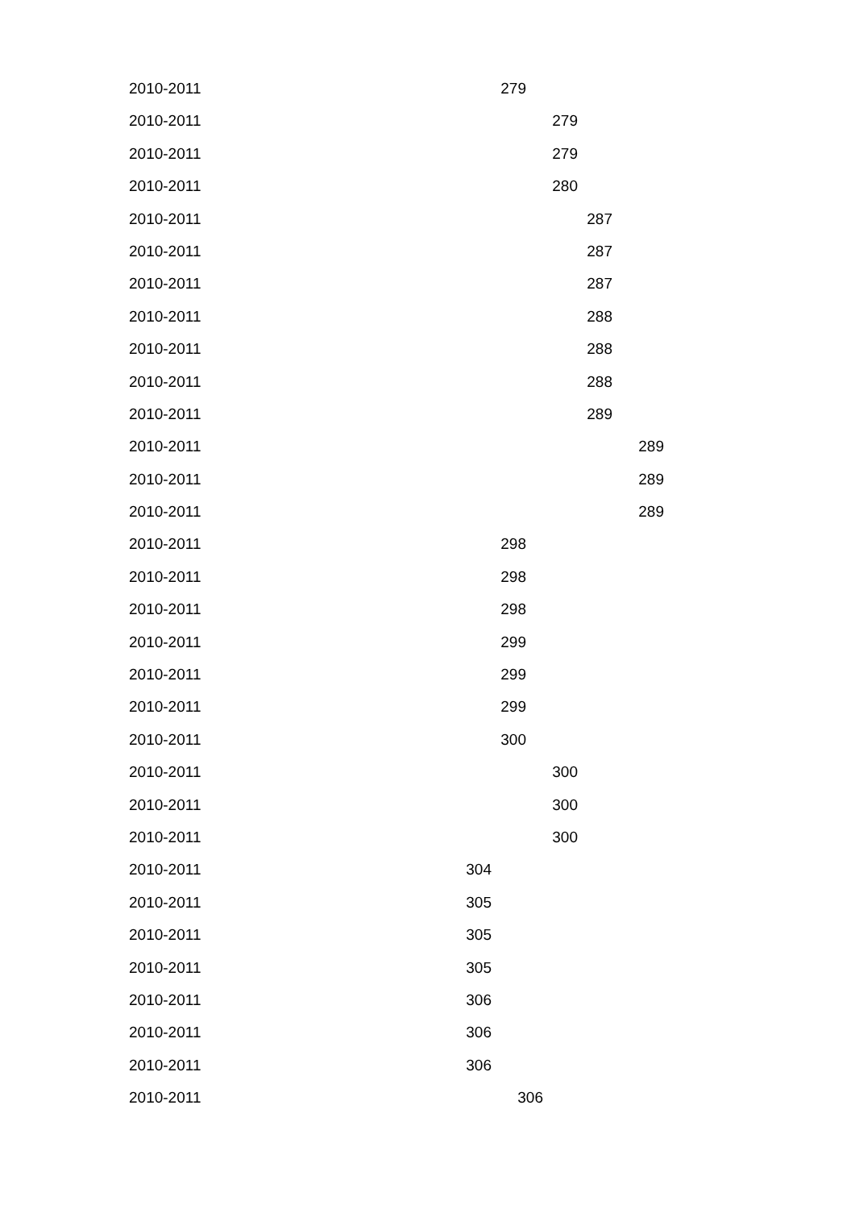2010-2011 279
2010-2011 279
2010-2011 279
2010-2011 280
2010-2011 287
2010-2011 287
2010-2011 287
2010-2011 288
2010-2011 288
2010-2011 288
2010-2011 289
2010-2011 289
2010-2011 289
2010-2011 289
2010-2011 298
2010-2011 298
2010-2011 298
2010-2011 299
2010-2011 299
2010-2011 299
2010-2011 300
2010-2011 300
2010-2011 300
2010-2011 300
2010-2011 304
2010-2011 305
2010-2011 305
2010-2011 305
2010-2011 306
2010-2011 306
2010-2011 306
2010-2011 306